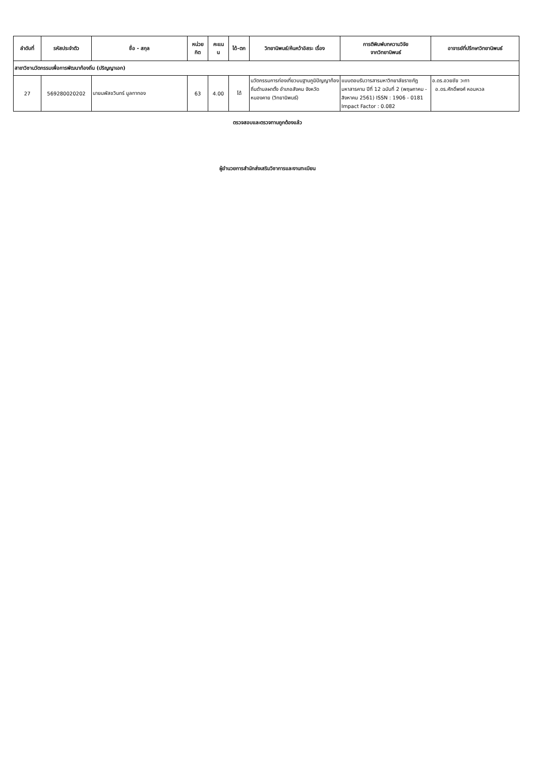| ลำดับที่ | รหัสประจำตัว | ชื่อ - สกุล | หน่วย กิต | คะแน น | ได้-ตก | วิทยานิพนธ์/ค้นคว้าอิสระ เรื่อง | การตีพิมพ์บทความวิจัย จากวิทยานิพนธ์ | อาจารย์ที่ปรึกษาวิทยานิพนธ์ |
| --- | --- | --- | --- | --- | --- | --- | --- | --- |
| สาขาวิชานวัตกรรมเพื่อการพัฒนาท้องถิ่น (ปริญญาเอก) | | | | | | | | |
| 27 | 569280020202 | นายนพัสชวินทร์ มูลทาทอง | 63 | 4.00 | ได้ | นวัตกรรมการท่องเที่ยวบนฐานภูมิปัญญาท้องถิ่นตำบลผาตั้ง อำเภอสังคม จังหวัดหนองคาย (วิทยานิพนธ์) | แบบตอบรับวารสารมหาวิทยาลัยราชภัฏมหาสารคาม ปีที่ 12 ฉบับที่ 2 (พฤษภาคม - สิงหาคม 2561) ISSN : 1906 - 0181 Impact Factor : 0.082 | อ.ดร.อวยชัย วะทา อ.ดร.ศักดิ์พงศ์ หอมหวล |
ตรวจสอบและตรวจทานถูกต้องแล้ว
ผู้อำนวยการสำนักส่งเสริมวิชาการและงานทะเบียน